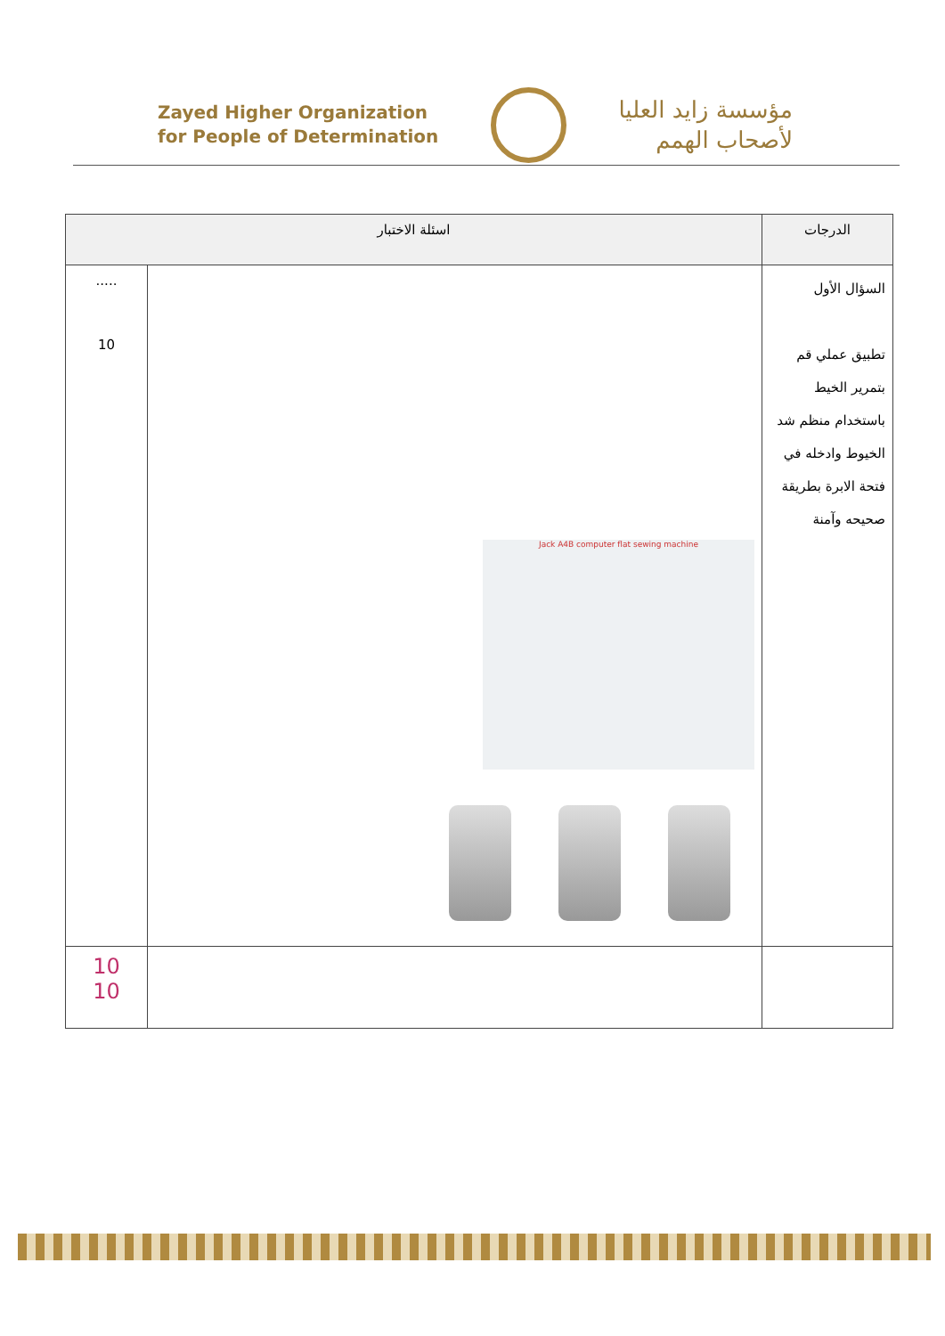Zayed Higher Organization
for People of Determination
مؤسسة زايد العليا
لأصحاب الهمم
| الدرجات | اسئلة الاختبار | |
| --- | --- | --- |
| السؤال الأول تطبيق عملي قم بتمرير الخيط باستخدام منظم شد الخيوط وادخله في فتحة الابرة بطريقة صحيحه وآمنة | Jack A4B computer flat sewing machine | ..... 10 |
| | | 10 10 |